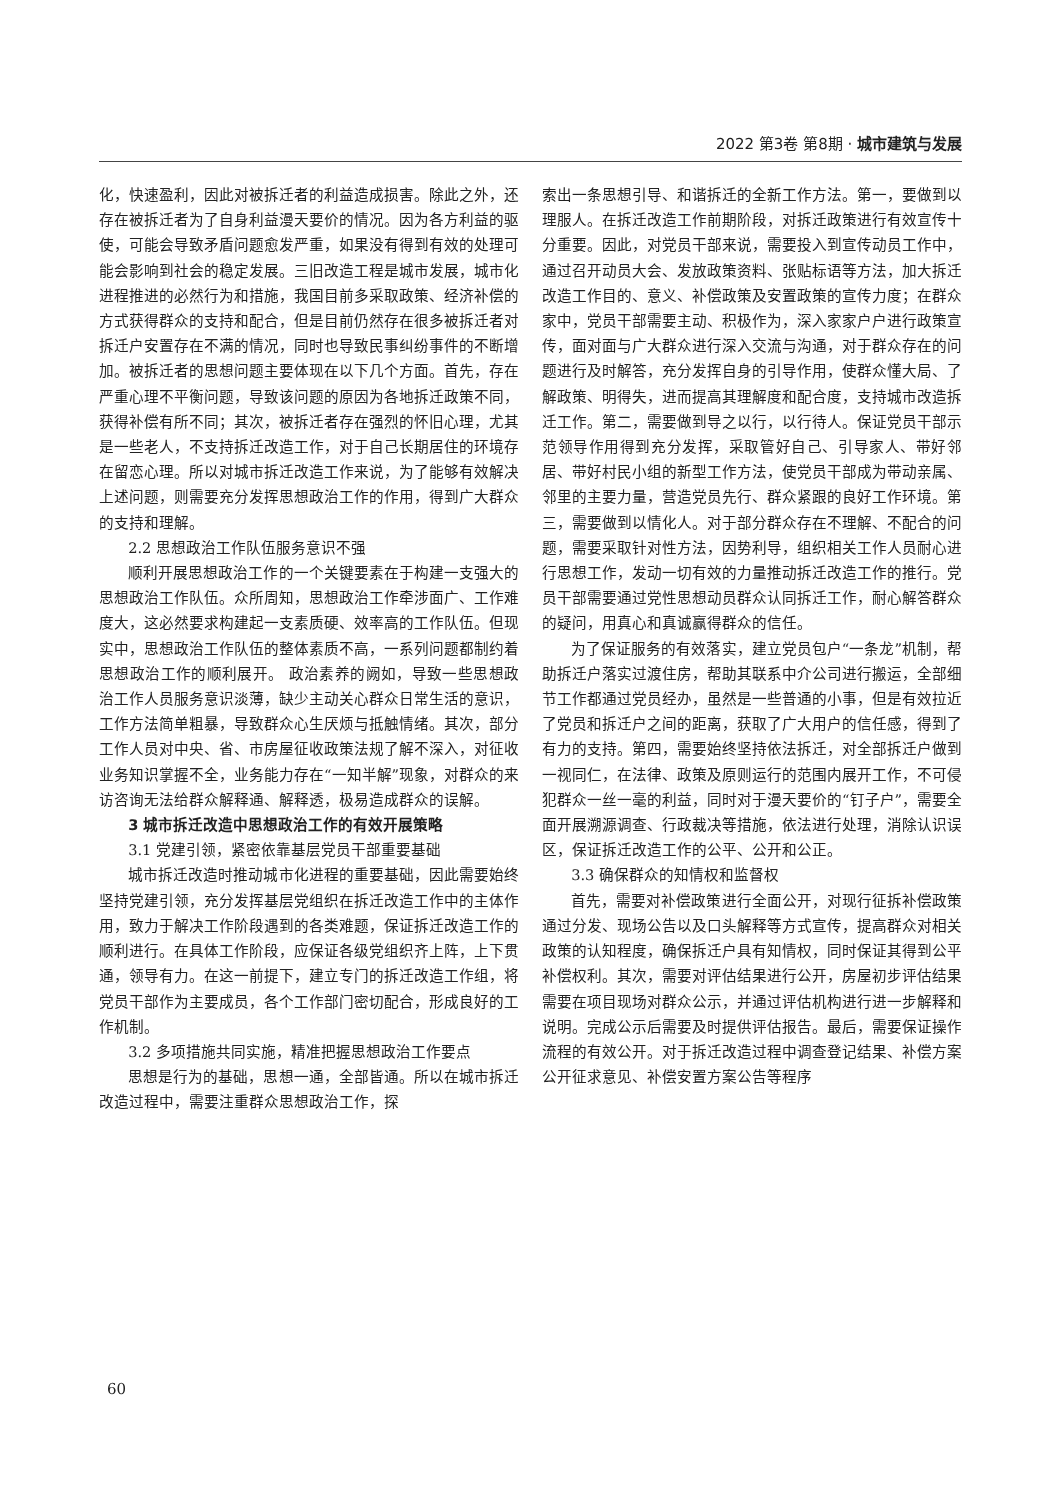2022 第3卷 第8期 · 城市建筑与发展
化，快速盈利，因此对被拆迁者的利益造成损害。除此之外，还存在被拆迁者为了自身利益漫天要价的情况。因为各方利益的驱使，可能会导致矛盾问题愈发严重，如果没有得到有效的处理可能会影响到社会的稳定发展。三旧改造工程是城市发展，城市化进程推进的必然行为和措施，我国目前多采取政策、经济补偿的方式获得群众的支持和配合，但是目前仍然存在很多被拆迁者对拆迁户安置存在不满的情况，同时也导致民事纠纷事件的不断增加。被拆迁者的思想问题主要体现在以下几个方面。首先，存在严重心理不平衡问题，导致该问题的原因为各地拆迁政策不同，获得补偿有所不同；其次，被拆迁者存在强烈的怀旧心理，尤其是一些老人，不支持拆迁改造工作，对于自己长期居住的环境存在留恋心理。所以对城市拆迁改造工作来说，为了能够有效解决上述问题，则需要充分发挥思想政治工作的作用，得到广大群众的支持和理解。
2.2 思想政治工作队伍服务意识不强
顺利开展思想政治工作的一个关键要素在于构建一支强大的思想政治工作队伍。众所周知，思想政治工作牵涉面广、工作难度大，这必然要求构建起一支素质硬、效率高的工作队伍。但现实中，思想政治工作队伍的整体素质不高，一系列问题都制约着思想政治工作的顺利展开。 政治素养的阙如，导致一些思想政治工作人员服务意识淡薄，缺少主动关心群众日常生活的意识，工作方法简单粗暴，导致群众心生厌烦与抵触情绪。其次，部分工作人员对中央、省、市房屋征收政策法规了解不深入，对征收业务知识掌握不全，业务能力存在“一知半解”现象，对群众的来访咨询无法给群众解释通、解释透，极易造成群众的误解。
3 城市拆迁改造中思想政治工作的有效开展策略
3.1 党建引领，紧密依靠基层党员干部重要基础
城市拆迁改造时推动城市化进程的重要基础，因此需要始终坚持党建引领，充分发挥基层党组织在拆迁改造工作中的主体作用，致力于解决工作阶段遇到的各类难题，保证拆迁改造工作的顺利进行。在具体工作阶段，应保证各级党组织齐上阵，上下贯通，领导有力。在这一前提下，建立专门的拆迁改造工作组，将党员干部作为主要成员，各个工作部门密切配合，形成良好的工作机制。
3.2 多项措施共同实施，精准把握思想政治工作要点
思想是行为的基础，思想一通，全部皆通。所以在城市拆迁改造过程中，需要注重群众思想政治工作，探
索出一条思想引导、和谐拆迁的全新工作方法。第一，要做到以理服人。在拆迁改造工作前期阶段，对拆迁政策进行有效宣传十分重要。因此，对党员干部来说，需要投入到宣传动员工作中，通过召开动员大会、发放政策资料、张贴标语等方法，加大拆迁改造工作目的、意义、补偿政策及安置政策的宣传力度；在群众家中，党员干部需要主动、积极作为，深入家家户户进行政策宣传，面对面与广大群众进行深入交流与沟通，对于群众存在的问题进行及时解答，充分发挥自身的引导作用，使群众懂大局、了解政策、明得失，进而提高其理解度和配合度，支持城市改造拆迁工作。第二，需要做到导之以行，以行待人。保证党员干部示范领导作用得到充分发挥，采取管好自己、引导家人、带好邻居、带好村民小组的新型工作方法，使党员干部成为带动亲属、邻里的主要力量，营造党员先行、群众紧跟的良好工作环境。第三，需要做到以情化人。对于部分群众存在不理解、不配合的问题，需要采取针对性方法，因势利导，组织相关工作人员耐心进行思想工作，发动一切有效的力量推动拆迁改造工作的推行。党员干部需要通过党性思想动员群众认同拆迁工作，耐心解答群众的疑问，用真心和真诚赢得群众的信任。
为了保证服务的有效落实，建立党员包户“一条龙”机制，帮助拆迁户落实过渡住房，帮助其联系中介公司进行搬运，全部细节工作都通过党员经办，虽然是一些普通的小事，但是有效拉近了党员和拆迁户之间的距离，获取了广大用户的信任感，得到了有力的支持。第四，需要始终坚持依法拆迁，对全部拆迁户做到一视同仁，在法律、政策及原则运行的范围内展开工作，不可侵犯群众一丝一毫的利益，同时对于漫天要价的“钉子户”，需要全面开展溯源调查、行政裁决等措施，依法进行处理，消除认识误区，保证拆迁改造工作的公平、公开和公正。
3.3 确保群众的知情权和监督权
首先，需要对补偿政策进行全面公开，对现行征拆补偿政策通过分发、现场公告以及口头解释等方式宣传，提高群众对相关政策的认知程度，确保拆迁户具有知情权，同时保证其得到公平补偿权利。其次，需要对评估结果进行公开，房屋初步评估结果需要在项目现场对群众公示，并通过评估机构进行进一步解释和说明。完成公示后需要及时提供评估报告。最后，需要保证操作流程的有效公开。对于拆迁改造过程中调查登记结果、补偿方案公开征求意见、补偿安置方案公告等程序
60